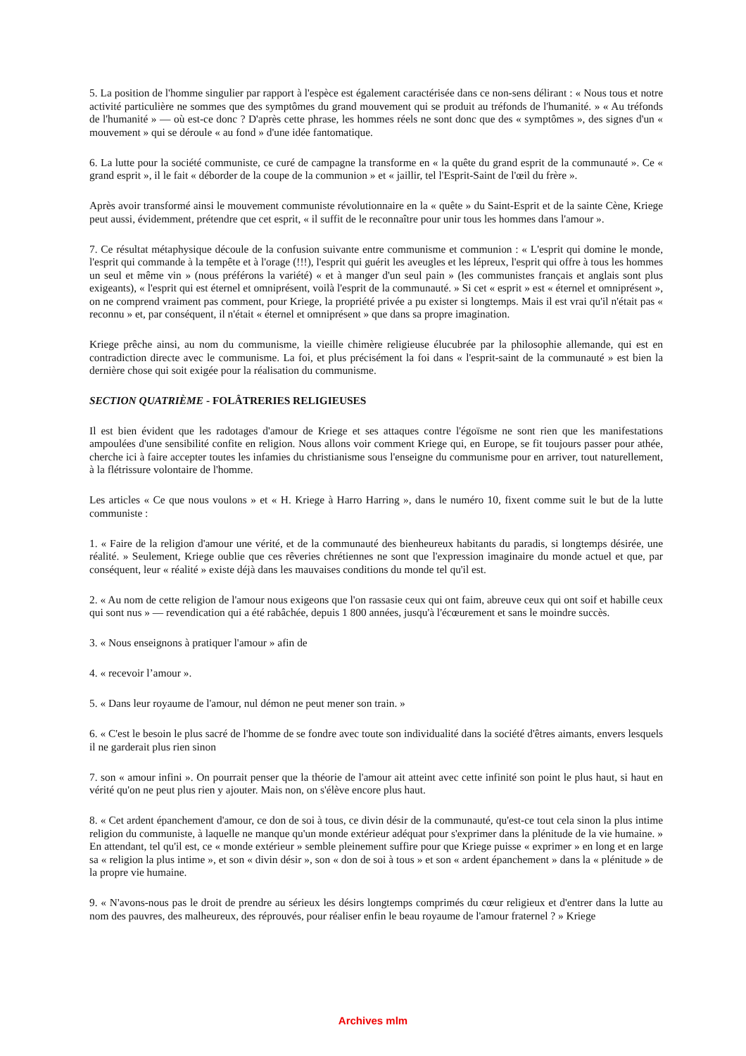5. La position de l'homme singulier par rapport à l'espèce est également caractérisée dans ce non-sens délirant : « Nous tous et notre activité particulière ne sommes que des symptômes du grand mouvement qui se produit au tréfonds de l'humanité. » « Au tréfonds de l'humanité » — où est-ce donc ? D'après cette phrase, les hommes réels ne sont donc que des « symptômes », des signes d'un « mouvement » qui se déroule « au fond » d'une idée fantomatique.
6. La lutte pour la société communiste, ce curé de campagne la transforme en « la quête du grand esprit de la communauté ». Ce « grand esprit », il le fait « déborder de la coupe de la communion » et « jaillir, tel l'Esprit-Saint de l'œil du frère ».
Après avoir transformé ainsi le mouvement communiste révolutionnaire en la « quête » du Saint-Esprit et de la sainte Cène, Kriege peut aussi, évidemment, prétendre que cet esprit, « il suffit de le reconnaître pour unir tous les hommes dans l'amour ».
7. Ce résultat métaphysique découle de la confusion suivante entre communisme et communion : « L'esprit qui domine le monde, l'esprit qui commande à la tempête et à l'orage (!!!), l'esprit qui guérit les aveugles et les lépreux, l'esprit qui offre à tous les hommes un seul et même vin » (nous préférons la variété) « et à manger d'un seul pain » (les communistes français et anglais sont plus exigeants), « l'esprit qui est éternel et omniprésent, voilà l'esprit de la communauté. » Si cet « esprit » est « éternel et omniprésent », on ne comprend vraiment pas comment, pour Kriege, la propriété privée a pu exister si longtemps. Mais il est vrai qu'il n'était pas « reconnu » et, par conséquent, il n'était « éternel et omniprésent » que dans sa propre imagination.
Kriege prêche ainsi, au nom du communisme, la vieille chimère religieuse élucubrée par la philosophie allemande, qui est en contradiction directe avec le communisme. La foi, et plus précisément la foi dans « l'esprit-saint de la communauté » est bien la dernière chose qui soit exigée pour la réalisation du communisme.
SECTION QUATRIÈME - FOLÂTRERIES RELIGIEUSES
Il est bien évident que les radotages d'amour de Kriege et ses attaques contre l'égoïsme ne sont rien que les manifestations ampoulées d'une sensibilité confite en religion. Nous allons voir comment Kriege qui, en Europe, se fit toujours passer pour athée, cherche ici à faire accepter toutes les infamies du christianisme sous l'enseigne du communisme pour en arriver, tout naturellement, à la flétrissure volontaire de l'homme.
Les articles « Ce que nous voulons » et « H. Kriege à Harro Harring », dans le numéro 10, fixent comme suit le but de la lutte communiste :
1. « Faire de la religion d'amour une vérité, et de la communauté des bienheureux habitants du paradis, si longtemps désirée, une réalité. » Seulement, Kriege oublie que ces rêveries chrétiennes ne sont que l'expression imaginaire du monde actuel et que, par conséquent, leur « réalité » existe déjà dans les mauvaises conditions du monde tel qu'il est.
2. « Au nom de cette religion de l'amour nous exigeons que l'on rassasie ceux qui ont faim, abreuve ceux qui ont soif et habille ceux qui sont nus » — revendication qui a été rabâchée, depuis 1 800 années, jusqu'à l'écœurement et sans le moindre succès.
3. « Nous enseignons à pratiquer l'amour » afin de
4. « recevoir l’amour ».
5. « Dans leur royaume de l'amour, nul démon ne peut mener son train. »
6. « C'est le besoin le plus sacré de l'homme de se fondre avec toute son individualité dans la société d'êtres aimants, envers lesquels il ne garderait plus rien sinon
7. son « amour infini ». On pourrait penser que la théorie de l'amour ait atteint avec cette infinité son point le plus haut, si haut en vérité qu'on ne peut plus rien y ajouter. Mais non, on s'élève encore plus haut.
8. « Cet ardent épanchement d'amour, ce don de soi à tous, ce divin désir de la communauté, qu'est-ce tout cela sinon la plus intime religion du communiste, à laquelle ne manque qu'un monde extérieur adéquat pour s'exprimer dans la plénitude de la vie humaine. » En attendant, tel qu'il est, ce « monde extérieur » semble pleinement suffire pour que Kriege puisse « exprimer » en long et en large sa « religion la plus intime », et son « divin désir », son « don de soi à tous » et son « ardent épanchement » dans la « plénitude » de la propre vie humaine.
9. « N'avons-nous pas le droit de prendre au sérieux les désirs longtemps comprimés du cœur religieux et d'entrer dans la lutte au nom des pauvres, des malheureux, des réprouvés, pour réaliser enfin le beau royaume de l'amour fraternel ? » Kriege
Archives mlm